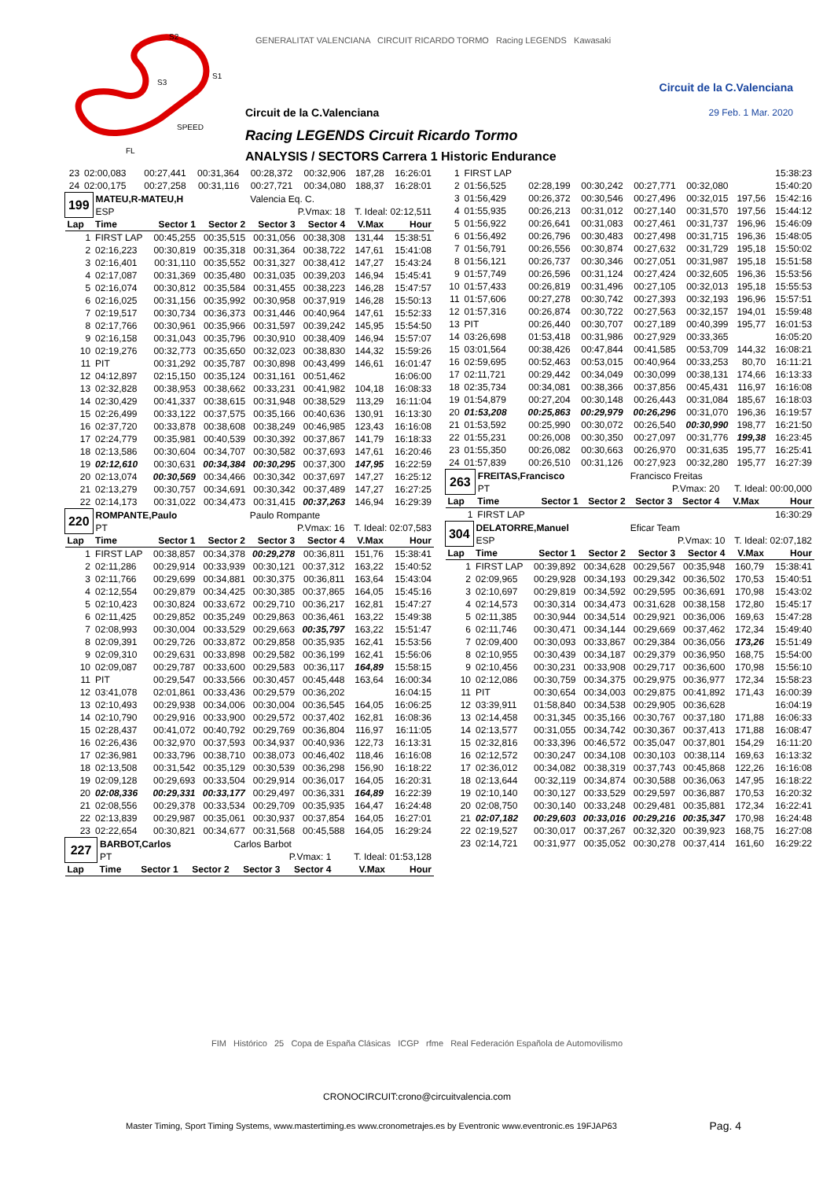S2
S3
S1
SPEED
FL
GENERALITAT VALENCIANA CIRCUIT RICARDO TORMO Racing LEGENDS Kawasaki
Circuit de la C.Valenciana
Circuit de la C.Valenciana 29 Feb. 1 Mar. 2020
Racing LEGENDS Circuit Ricardo Tormo
ANALYSIS / SECTORS Carrera 1 Historic Endurance
| 23 | 02:00,083 | 00:27,441 | 00:31,364 | 00:28,372 | 00:32,906 | 187,28 | 16:26:01 |
| 24 | 02:00,175 | 00:27,258 | 00:31,116 | 00:27,721 | 00:34,080 | 188,37 | 16:28:01 |
| 199 | MATEU,R-MATEU,H | | | Valencia Eq. C. | | | |
| | ESP | | | P.Vmax: 18 | | T. Ideal: 02:12,511 | |
| Lap | Time | Sector 1 | Sector 2 | Sector 3 | Sector 4 | V.Max | Hour |
| 1 | FIRST LAP | 00:45,255 | 00:35,515 | 00:31,056 | 00:38,308 | 131,44 | 15:38:51 |
| 2 | 02:16,223 | 00:30,819 | 00:35,318 | 00:31,364 | 00:38,722 | 147,61 | 15:41:08 |
| 3 | 02:16,401 | 00:31,110 | 00:35,552 | 00:31,327 | 00:38,412 | 147,27 | 15:43:24 |
| 4 | 02:17,087 | 00:31,369 | 00:35,480 | 00:31,035 | 00:39,203 | 146,94 | 15:45:41 |
| 5 | 02:16,074 | 00:30,812 | 00:35,584 | 00:31,455 | 00:38,223 | 146,28 | 15:47:57 |
| 6 | 02:16,025 | 00:31,156 | 00:35,992 | 00:30,958 | 00:37,919 | 146,28 | 15:50:13 |
| 7 | 02:19,517 | 00:30,734 | 00:36,373 | 00:31,446 | 00:40,964 | 147,61 | 15:52:33 |
| 8 | 02:17,766 | 00:30,961 | 00:35,966 | 00:31,597 | 00:39,242 | 145,95 | 15:54:50 |
| 9 | 02:16,158 | 00:31,043 | 00:35,796 | 00:30,910 | 00:38,409 | 146,94 | 15:57:07 |
| 10 | 02:19,276 | 00:32,773 | 00:35,650 | 00:32,023 | 00:38,830 | 144,32 | 15:59:26 |
| 11 | PIT | 00:31,292 | 00:35,787 | 00:30,898 | 00:43,499 | 146,61 | 16:01:47 |
| 12 | 04:12,897 | 02:15,150 | 00:35,124 | 00:31,161 | 00:51,462 | | 16:06:00 |
| 13 | 02:32,828 | 00:38,953 | 00:38,662 | 00:33,231 | 00:41,982 | 104,18 | 16:08:33 |
| 14 | 02:30,429 | 00:41,337 | 00:38,615 | 00:31,948 | 00:38,529 | 113,29 | 16:11:04 |
| 15 | 02:26,499 | 00:33,122 | 00:37,575 | 00:35,166 | 00:40,636 | 130,91 | 16:13:30 |
| 16 | 02:37,720 | 00:33,878 | 00:38,608 | 00:38,249 | 00:46,985 | 123,43 | 16:16:08 |
| 17 | 02:24,779 | 00:35,981 | 00:40,539 | 00:30,392 | 00:37,867 | 141,79 | 16:18:33 |
| 18 | 02:13,586 | 00:30,604 | 00:34,707 | 00:30,582 | 00:37,693 | 147,61 | 16:20:46 |
| 19 | 02:12,610 | 00:30,631 | 00:34,384 | 00:30,295 | 00:37,300 | 147,95 | 16:22:59 |
| 20 | 02:13,074 | 00:30,569 | 00:34,466 | 00:30,342 | 00:37,697 | 147,27 | 16:25:12 |
| 21 | 02:13,279 | 00:30,757 | 00:34,691 | 00:30,342 | 00:37,489 | 147,27 | 16:27:25 |
| 22 | 02:14,173 | 00:31,022 | 00:34,473 | 00:31,415 | 00:37,263 | 146,94 | 16:29:39 |
| 220 | ROMPANTE,Paulo | | | Paulo Rompante | | | |
| | PT | | | P.Vmax: 16 | | T. Ideal: 02:07,583 | |
| Lap | Time | Sector 1 | Sector 2 | Sector 3 | Sector 4 | V.Max | Hour |
| 1 | FIRST LAP | 00:38,857 | 00:34,378 | 00:29,278 | 00:36,811 | 151,76 | 15:38:41 |
| 2 | 02:11,286 | 00:29,914 | 00:33,939 | 00:30,121 | 00:37,312 | 163,22 | 15:40:52 |
| 3 | 02:11,766 | 00:29,699 | 00:34,881 | 00:30,375 | 00:36,811 | 163,64 | 15:43:04 |
| 4 | 02:12,554 | 00:29,879 | 00:34,425 | 00:30,385 | 00:37,865 | 164,05 | 15:45:16 |
| 5 | 02:10,423 | 00:30,824 | 00:33,672 | 00:29,710 | 00:36,217 | 162,81 | 15:47:27 |
| 6 | 02:11,425 | 00:29,852 | 00:35,249 | 00:29,863 | 00:36,461 | 163,22 | 15:49:38 |
| 7 | 02:08,993 | 00:30,004 | 00:33,529 | 00:29,663 | 00:35,797 | 163,22 | 15:51:47 |
| 8 | 02:09,391 | 00:29,726 | 00:33,872 | 00:29,858 | 00:35,935 | 162,41 | 15:53:56 |
| 9 | 02:09,310 | 00:29,631 | 00:33,898 | 00:29,582 | 00:36,199 | 162,41 | 15:56:06 |
| 10 | 02:09,087 | 00:29,787 | 00:33,600 | 00:29,583 | 00:36,117 | 164,89 | 15:58:15 |
| 11 | PIT | 00:29,547 | 00:33,566 | 00:30,457 | 00:45,448 | 163,64 | 16:00:34 |
| 12 | 03:41,078 | 02:01,861 | 00:33,436 | 00:29,579 | 00:36,202 | | 16:04:15 |
| 13 | 02:10,493 | 00:29,938 | 00:34,006 | 00:30,004 | 00:36,545 | 164,05 | 16:06:25 |
| 14 | 02:10,790 | 00:29,916 | 00:33,900 | 00:29,572 | 00:37,402 | 162,81 | 16:08:36 |
| 15 | 02:28,437 | 00:41,072 | 00:40,792 | 00:29,769 | 00:36,804 | 116,97 | 16:11:05 |
| 16 | 02:26,436 | 00:32,970 | 00:37,593 | 00:34,937 | 00:40,936 | 122,73 | 16:13:31 |
| 17 | 02:36,981 | 00:33,796 | 00:38,710 | 00:38,073 | 00:46,402 | 118,46 | 16:16:08 |
| 18 | 02:13,508 | 00:31,542 | 00:35,129 | 00:30,539 | 00:36,298 | 156,90 | 16:18:22 |
| 19 | 02:09,128 | 00:29,693 | 00:33,504 | 00:29,914 | 00:36,017 | 164,05 | 16:20:31 |
| 20 | 02:08,336 | 00:29,331 | 00:33,177 | 00:29,497 | 00:36,331 | 164,89 | 16:22:39 |
| 21 | 02:08,556 | 00:29,378 | 00:33,534 | 00:29,709 | 00:35,935 | 164,47 | 16:24:48 |
| 22 | 02:13,839 | 00:29,987 | 00:35,061 | 00:30,937 | 00:37,854 | 164,05 | 16:27:01 |
| 23 | 02:22,654 | 00:30,821 | 00:34,677 | 00:31,568 | 00:45,588 | 164,05 | 16:29:24 |
| 227 | BARBOT,Carlos | | | Carlos Barbot | | | |
| | PT | | | P.Vmax: 1 | | T. Ideal: 01:53,128 | |
| Lap | Time | Sector 1 | Sector 2 | Sector 3 | Sector 4 | V.Max | Hour |
| 1 | FIRST LAP | | | | | | 15:38:23 |
| 2 | 01:56,525 | 02:28,199 | 00:30,242 | 00:27,771 | 00:32,080 | | 15:40:20 |
| 3 | 01:56,429 | 00:26,372 | 00:30,546 | 00:27,496 | 00:32,015 | 197,56 | 15:42:16 |
| 4 | 01:55,935 | 00:26,213 | 00:31,012 | 00:27,140 | 00:31,570 | 197,56 | 15:44:12 |
| 5 | 01:56,922 | 00:26,641 | 00:31,083 | 00:27,461 | 00:31,737 | 196,96 | 15:46:09 |
| 6 | 01:56,492 | 00:26,796 | 00:30,483 | 00:27,498 | 00:31,715 | 196,36 | 15:48:05 |
| 7 | 01:56,791 | 00:26,556 | 00:30,874 | 00:27,632 | 00:31,729 | 195,18 | 15:50:02 |
| 8 | 01:56,121 | 00:26,737 | 00:30,346 | 00:27,051 | 00:31,987 | 195,18 | 15:51:58 |
| 9 | 01:57,749 | 00:26,596 | 00:31,124 | 00:27,424 | 00:32,605 | 196,36 | 15:53:56 |
| 10 | 01:57,433 | 00:26,819 | 00:31,496 | 00:27,105 | 00:32,013 | 195,18 | 15:55:53 |
| 11 | 01:57,606 | 00:27,278 | 00:30,742 | 00:27,393 | 00:32,193 | 196,96 | 15:57:51 |
| 12 | 01:57,316 | 00:26,874 | 00:30,722 | 00:27,563 | 00:32,157 | 194,01 | 15:59:48 |
| 13 | PIT | 00:26,440 | 00:30,707 | 00:27,189 | 00:40,399 | 195,77 | 16:01:53 |
| 14 | 03:26,698 | 01:53,418 | 00:31,986 | 00:27,929 | 00:33,365 | | 16:05:20 |
| 15 | 03:01,564 | 00:38,426 | 00:47,844 | 00:41,585 | 00:53,709 | 144,32 | 16:08:21 |
| 16 | 02:59,695 | 00:52,463 | 00:53,015 | 00:40,964 | 00:33,253 | 80,70 | 16:11:21 |
| 17 | 02:11,721 | 00:29,442 | 00:34,049 | 00:30,099 | 00:38,131 | 174,66 | 16:13:33 |
| 18 | 02:35,734 | 00:34,081 | 00:38,366 | 00:37,856 | 00:45,431 | 116,97 | 16:16:08 |
| 19 | 01:54,879 | 00:27,204 | 00:30,148 | 00:26,443 | 00:31,084 | 185,67 | 16:18:03 |
| 20 | 01:53,208 | 00:25,863 | 00:29,979 | 00:26,296 | 00:31,070 | 196,36 | 16:19:57 |
| 21 | 01:53,592 | 00:25,990 | 00:30,072 | 00:26,540 | 00:30,990 | 198,77 | 16:21:50 |
| 22 | 01:55,231 | 00:26,008 | 00:30,350 | 00:27,097 | 00:31,776 | 199,38 | 16:23:45 |
| 23 | 01:55,350 | 00:26,082 | 00:30,663 | 00:26,970 | 00:31,635 | 195,77 | 16:25:41 |
| 24 | 01:57,839 | 00:26,510 | 00:31,126 | 00:27,923 | 00:32,280 | 195,77 | 16:27:39 |
| 263 | FREITAS,Francisco | | | Francisco Freitas | | | |
| | PT | | | P.Vmax: 20 | | T. Ideal: 00:00,000 | |
| Lap | Time | Sector 1 | Sector 2 | Sector 3 | Sector 4 | V.Max | Hour |
| 1 | FIRST LAP | | | | | | 16:30:29 |
| 304 | DELATORRE,Manuel | | | Eficar Team | | | |
| | ESP | | | P.Vmax: 10 | | T. Ideal: 02:07,182 | |
| Lap | Time | Sector 1 | Sector 2 | Sector 3 | Sector 4 | V.Max | Hour |
| 1 | FIRST LAP | 00:39,892 | 00:34,628 | 00:29,567 | 00:35,948 | 160,79 | 15:38:41 |
| 2 | 02:09,965 | 00:29,928 | 00:34,193 | 00:29,342 | 00:36,502 | 170,53 | 15:40:51 |
| 3 | 02:10,697 | 00:29,819 | 00:34,592 | 00:29,595 | 00:36,691 | 170,98 | 15:43:02 |
| 4 | 02:14,573 | 00:30,314 | 00:34,473 | 00:31,628 | 00:38,158 | 172,80 | 15:45:17 |
| 5 | 02:11,385 | 00:30,944 | 00:34,514 | 00:29,921 | 00:36,006 | 169,63 | 15:47:28 |
| 6 | 02:11,746 | 00:30,471 | 00:34,144 | 00:29,669 | 00:37,462 | 172,34 | 15:49:40 |
| 7 | 02:09,400 | 00:30,093 | 00:33,867 | 00:29,384 | 00:36,056 | 173,26 | 15:51:49 |
| 8 | 02:10,955 | 00:30,439 | 00:34,187 | 00:29,379 | 00:36,950 | 168,75 | 15:54:00 |
| 9 | 02:10,456 | 00:30,231 | 00:33,908 | 00:29,717 | 00:36,600 | 170,98 | 15:56:10 |
| 10 | 02:12,086 | 00:30,759 | 00:34,375 | 00:29,975 | 00:36,977 | 172,34 | 15:58:23 |
| 11 | PIT | 00:30,654 | 00:34,003 | 00:29,875 | 00:41,892 | 171,43 | 16:00:39 |
| 12 | 03:39,911 | 01:58,840 | 00:34,538 | 00:29,905 | 00:36,628 | | 16:04:19 |
| 13 | 02:14,458 | 00:31,345 | 00:35,166 | 00:30,767 | 00:37,180 | 171,88 | 16:06:33 |
| 14 | 02:13,577 | 00:31,055 | 00:34,742 | 00:30,367 | 00:37,413 | 171,88 | 16:08:47 |
| 15 | 02:32,816 | 00:33,396 | 00:46,572 | 00:35,047 | 00:37,801 | 154,29 | 16:11:20 |
| 16 | 02:12,572 | 00:30,247 | 00:34,108 | 00:30,103 | 00:38,114 | 169,63 | 16:13:32 |
| 17 | 02:36,012 | 00:34,082 | 00:38,319 | 00:37,743 | 00:45,868 | 122,26 | 16:16:08 |
| 18 | 02:13,644 | 00:32,119 | 00:34,874 | 00:30,588 | 00:36,063 | 147,95 | 16:18:22 |
| 19 | 02:10,140 | 00:30,127 | 00:33,529 | 00:29,597 | 00:36,887 | 170,53 | 16:20:32 |
| 20 | 02:08,750 | 00:30,140 | 00:33,248 | 00:29,481 | 00:35,881 | 172,34 | 16:22:41 |
| 21 | 02:07,182 | 00:29,603 | 00:33,016 | 00:29,216 | 00:35,347 | 170,98 | 16:24:48 |
| 22 | 02:19,527 | 00:30,017 | 00:37,267 | 00:32,320 | 00:39,923 | 168,75 | 16:27:08 |
| 23 | 02:14,721 | 00:31,977 | 00:35,052 | 00:30,278 | 00:37,414 | 161,60 | 16:29:22 |
FIM Histórico 25 Copa de España Clásicas ICGP rfme Real Federación Española de Automovilismo
CRONOCIRCUIT:crono@circuitvalencia.com
Master Timing, Sport Timing Systems, www.mastertiming.es www.cronometrajes.es by Eventronic www.eventronic.es 19FJAP63
Pag. 4